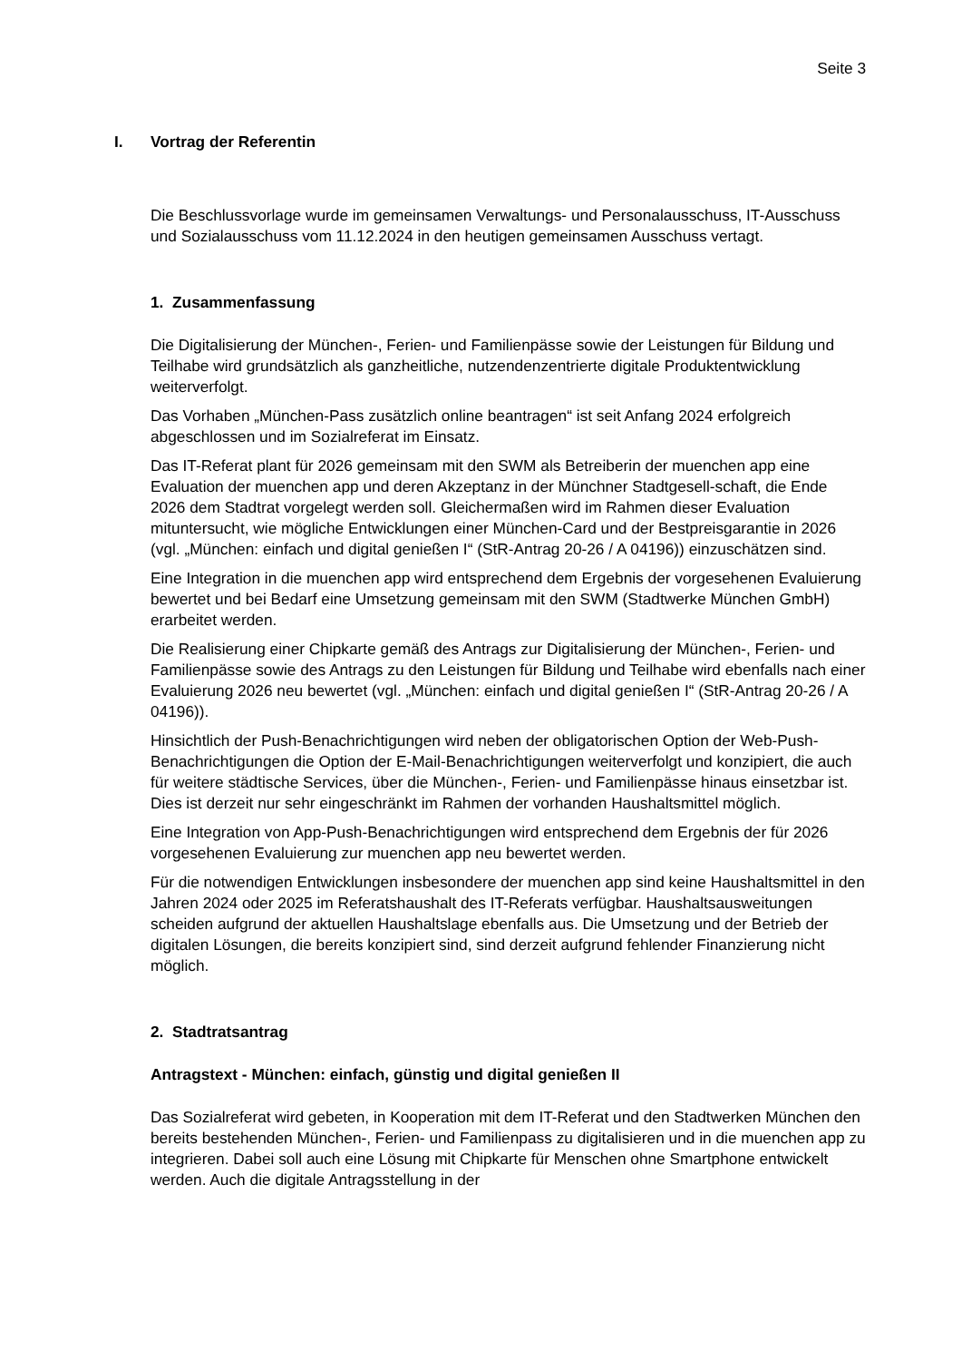Seite 3
I. Vortrag der Referentin
Die Beschlussvorlage wurde im gemeinsamen Verwaltungs- und Personalausschuss, IT-Ausschuss und Sozialausschuss vom 11.12.2024 in den heutigen gemeinsamen Ausschuss vertagt.
1. Zusammenfassung
Die Digitalisierung der München-, Ferien- und Familienpässe sowie der Leistungen für Bildung und Teilhabe wird grundsätzlich als ganzheitliche, nutzendenzentrierte digitale Produktentwicklung weiterverfolgt.
Das Vorhaben „München-Pass zusätzlich online beantragen“ ist seit Anfang 2024 erfolgreich abgeschlossen und im Sozialreferat im Einsatz.
Das IT-Referat plant für 2026 gemeinsam mit den SWM als Betreiberin der muenchen app eine Evaluation der muenchen app und deren Akzeptanz in der Münchner Stadtgesell-schaft, die Ende 2026 dem Stadtrat vorgelegt werden soll. Gleichermaßen wird im Rahmen dieser Evaluation mituntersucht, wie mögliche Entwicklungen einer München-Card und der Bestpreisgarantie in 2026 (vgl. „München: einfach und digital genießen I“ (StR-Antrag 20-26 / A 04196)) einzuschätzen sind.
Eine Integration in die muenchen app wird entsprechend dem Ergebnis der vorgesehenen Evaluierung bewertet und bei Bedarf eine Umsetzung gemeinsam mit den SWM (Stadtwerke München GmbH) erarbeitet werden.
Die Realisierung einer Chipkarte gemäß des Antrags zur Digitalisierung der München-, Ferien- und Familienpässe sowie des Antrags zu den Leistungen für Bildung und Teilhabe wird ebenfalls nach einer Evaluierung 2026 neu bewertet (vgl. „München: einfach und digital genießen I“ (StR-Antrag 20-26 / A 04196)).
Hinsichtlich der Push-Benachrichtigungen wird neben der obligatorischen Option der Web-Push-Benachrichtigungen die Option der E-Mail-Benachrichtigungen weiterverfolgt und konzipiert, die auch für weitere städtische Services, über die München-, Ferien- und Familienpässe hinaus einsetzbar ist. Dies ist derzeit nur sehr eingeschränkt im Rahmen der vorhanden Haushaltsmittel möglich.
Eine Integration von App-Push-Benachrichtigungen wird entsprechend dem Ergebnis der für 2026 vorgesehenen Evaluierung zur muenchen app neu bewertet werden.
Für die notwendigen Entwicklungen insbesondere der muenchen app sind keine Haushaltsmittel in den Jahren 2024 oder 2025 im Referatshaushalt des IT-Referats verfügbar. Haushaltsausweitungen scheiden aufgrund der aktuellen Haushaltslage ebenfalls aus. Die Umsetzung und der Betrieb der digitalen Lösungen, die bereits konzipiert sind, sind derzeit aufgrund fehlender Finanzierung nicht möglich.
2. Stadtratsantrag
Antragstext - München: einfach, günstig und digital genießen II
Das Sozialreferat wird gebeten, in Kooperation mit dem IT-Referat und den Stadtwerken München den bereits bestehenden München-, Ferien- und Familienpass zu digitalisieren und in die muenchen app zu integrieren. Dabei soll auch eine Lösung mit Chipkarte für Menschen ohne Smartphone entwickelt werden. Auch die digitale Antragsstellung in der